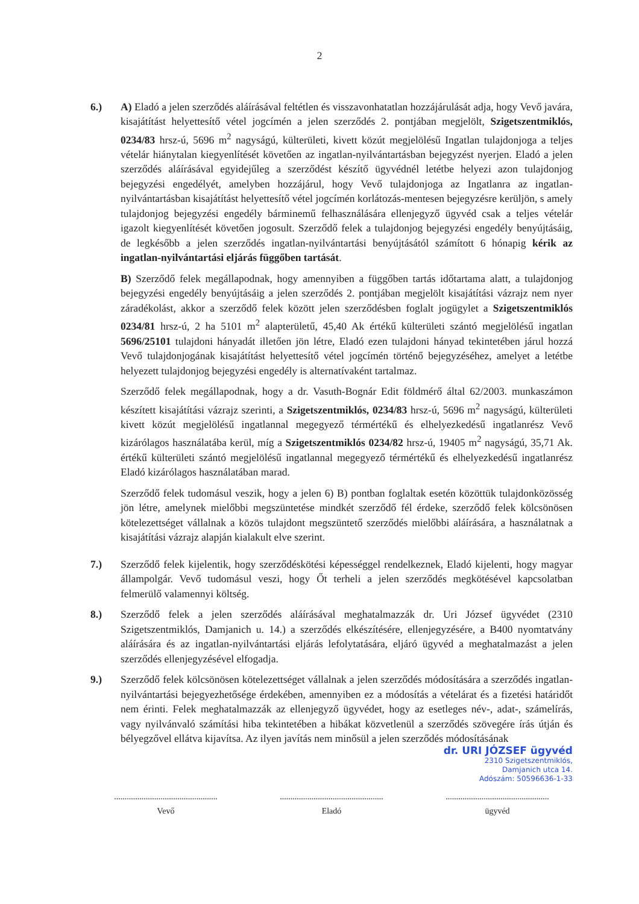2
6.) A) Eladó a jelen szerződés aláírásával feltétlen és visszavonhatatlan hozzájárulását adja, hogy Vevő javára, kisajátítást helyettesítő vétel jogcímén a jelen szerződés 2. pontjában megjelölt, Szigetszentmiklós, 0234/83 hrsz-ú, 5696 m<sup>2</sup> nagyságú, külterületi, kivett közút megjelölésű Ingatlan tulajdonjoga a teljes vételár hiánytalan kiegyenlítését követően az ingatlan-nyilvántartásban bejegyzést nyerjen. Eladó a jelen szerződés aláírásával egyidejűleg a szerződést készítő ügyvédnél letétbe helyezi azon tulajdonjog bejegyzési engedélyét, amelyben hozzájárul, hogy Vevő tulajdonjoga az Ingatlanra az ingatlan-nyilvántartásban kisajátítást helyettesítő vétel jogcímén korlátozás-mentesen bejegyzésre kerüljön, s amely tulajdonjog bejegyzési engedély bárminemű felhasználására ellenjegyző ügyvéd csak a teljes vételár igazolt kiegyenlítését követően jogosult. Szerződő felek a tulajdonjog bejegyzési engedély benyújtásáig, de legkésőbb a jelen szerződés ingatlan-nyilvántartási benyújtásától számított 6 hónapig kérik az ingatlan-nyilvántartási eljárás függőben tartását.
B) Szerződő felek megállapodnak, hogy amennyiben a függőben tartás időtartama alatt, a tulajdonjog bejegyzési engedély benyújtásáig a jelen szerződés 2. pontjában megjelölt kisajátítási vázrajz nem nyer záradékolást, akkor a szerződő felek között jelen szerződésben foglalt jogügylet a Szigetszentmiklós 0234/81 hrsz-ú, 2 ha 5101 m<sup>2</sup> alapterületű, 45,40 Ak értékű külterületi szántó megjelölésű ingatlan 5696/25101 tulajdoni hányadát illetően jön létre, Eladó ezen tulajdoni hányad tekintetében járul hozzá Vevő tulajdonjogának kisajátítást helyettesítő vétel jogcímén történő bejegyzéséhez, amelyet a letétbe helyezett tulajdonjog bejegyzési engedély is alternatívaként tartalmaz.
Szerződő felek megállapodnak, hogy a dr. Vasuth-Bognár Edit földmérő által 62/2003. munkaszámon készített kisajátítási vázrajz szerinti, a Szigetszentmiklós, 0234/83 hrsz-ú, 5696 m<sup>2</sup> nagyságú, külterületi kivett közút megjelölésű ingatlannal megegyező térmértékű és elhelyezkedésű ingatlanrész Vevő kizárólagos használatába kerül, míg a Szigetszentmiklós 0234/82 hrsz-ú, 19405 m<sup>2</sup> nagyságú, 35,71 Ak. értékű külterületi szántó megjelölésű ingatlannal megegyező térmértékű és elhelyezkedésű ingatlanrész Eladó kizárólagos használatában marad.
Szerződő felek tudomásul veszik, hogy a jelen 6) B) pontban foglaltak esetén közöttük tulajdonközösség jön létre, amelynek mielőbbi megszüntetése mindkét szerződő fél érdeke, szerződő felek kölcsönösen kötelezettséget vállalnak a közös tulajdont megszüntető szerződés mielőbbi aláírására, a használatnak a kisajátítási vázrajz alapján kialakult elve szerint.
7.) Szerződő felek kijelentik, hogy szerződéskötési képességgel rendelkeznek, Eladó kijelenti, hogy magyar állampolgár. Vevő tudomásul veszi, hogy Őt terheli a jelen szerződés megkötésével kapcsolatban felmerülő valamennyi költség.
8.) Szerződő felek a jelen szerződés aláírásával meghatalmazzák dr. Uri József ügyvédet (2310 Szigetszentmiklós, Damjanich u. 14.) a szerződés elkészítésére, ellenjegyzésére, a B400 nyomtatvány aláírására és az ingatlan-nyilvántartási eljárás lefolytatására, eljáró ügyvéd a meghatalmazást a jelen szerződés ellenjegyzésével elfogadja.
9.) Szerződő felek kölcsönösen kötelezettséget vállalnak a jelen szerződés módosítására a szerződés ingatlan-nyilvántartási bejegyezhetősége érdekében, amennyiben ez a módosítás a vételárat és a fizetési határidőt nem érinti. Felek meghatalmazzák az ellenjegyző ügyvédet, hogy az esetleges név-, adat-, számelírás, vagy nyilvánvaló számítási hiba tekintetében a hibákat közvetlenül a szerződés szövegére írás útján és bélyegzővel ellátva kijavítsa. Az ilyen javítás nem minősül a jelen szerződés módosításának
dr. URI JÓZSEF ügyvéd
2310 Szigetszentmiklós,
Damjanich utca 14.
Adószám: 50596636-1-33
.................................................
Vevő
.................................................
Eladó
.................................................
ügyvéd